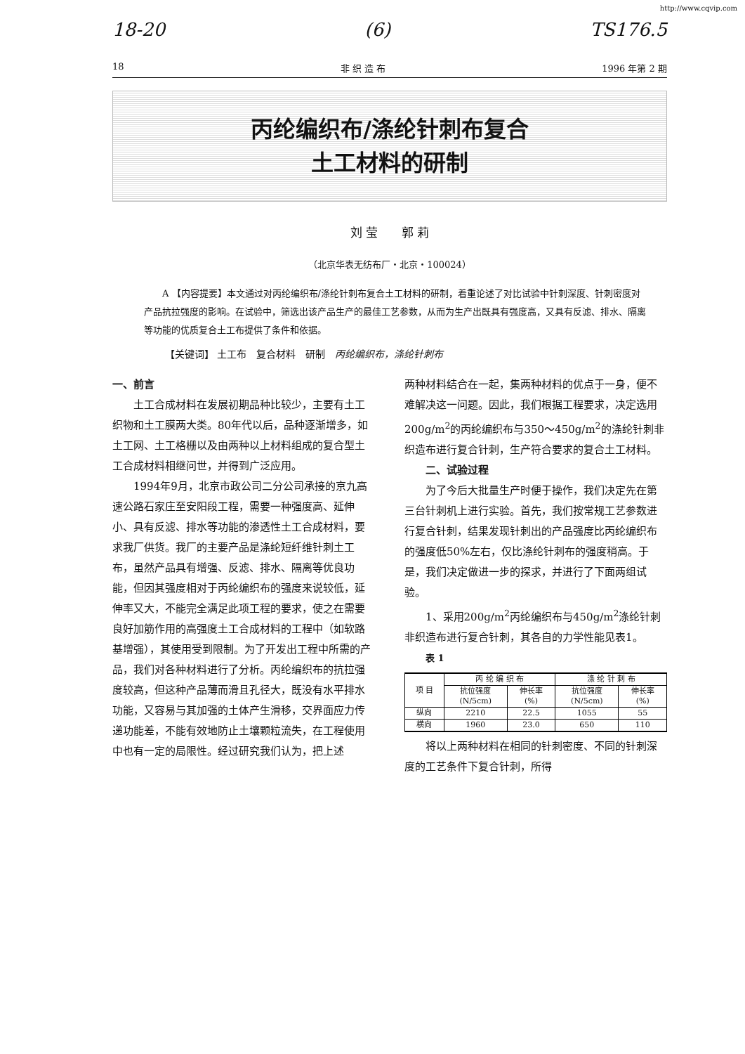http://www.cqvip.com
18-20 (6) TS176.5
18 非 织 造 布 1996 年第 2 期
丙纶编织布/涤纶针刺布复合
土工材料的研制
刘 莹　　郭 莉
（北京华表无纺布厂・北京・100024）
A 【内容提要】本文通过对丙纶编织布/涤纶针刺布复合土工材料的研制，着重论述了对比试验中针刺深度、针刺密度对产品抗拉强度的影响。在试验中，筛选出该产品生产的最佳工艺参数，从而为生产出既具有强度高，又具有反滤、排水、隔离等功能的优质复合土工布提供了条件和依据。
【关键词】 土工布　复合材料　研制　丙纶编织布，涤纶针刺布
一、前言
土工合成材料在发展初期品种比较少，主要有土工织物和土工膜两大类。80年代以后，品种逐渐增多，如土工网、土工格栅以及由两种以上材料组成的复合型土工合成材料相继问世，并得到广泛应用。
1994年9月，北京市政公司二分公司承接的京九高速公路石家庄至安阳段工程，需要一种强度高、延伸小、具有反滤、排水等功能的渗透性土工合成材料，要求我厂供货。我厂的主要产品是涤纶短纤维针刺土工布，虽然产品具有增强、反滤、排水、隔离等优良功能，但因其强度相对于丙纶编织布的强度来说较低，延伸率又大，不能完全满足此项工程的要求，使之在需要良好加筋作用的高强度土工合成材料的工程中（如软路基增强），其使用受到限制。为了开发出工程中所需的产品，我们对各种材料进行了分析。丙纶编织布的抗拉强度较高，但这种产品薄而滑且孔径大，既没有水平排水功能，又容易与其加强的土体产生滑移，交界面应力传递功能差，不能有效地防止土壤颗粒流失，在工程使用中也有一定的局限性。经过研究我们认为，把上述
两种材料结合在一起，集两种材料的优点于一身，便不难解决这一问题。因此，我们根据工程要求，决定选用200g/m<sup>2</sup>的丙纶编织布与350～450g/m<sup>2</sup>的涤纶针刺非织造布进行复合针刺，生产符合要求的复合土工材料。
　　二、试验过程
为了今后大批量生产时便于操作，我们决定先在第三台针刺机上进行实验。首先，我们按常规工艺参数进行复合针刺，结果发现针刺出的产品强度比丙纶编织布的强度低50%左右，仅比涤纶针刺布的强度稍高。于是，我们决定做进一步的探求，并进行了下面两组试验。
1、采用200g/m<sup>2</sup>丙纶编织布与450g/m<sup>2</sup>涤纶针刺非织造布进行复合针刺，其各自的力学性能见表1。
表 1
| 项 目 | 丙 纶 编 织 布 | | 涤 纶 针 刺 布 | |
| --- | --- | --- | --- | --- |
| | 抗位强度 (N/5cm) | 伸长率 (%) | 抗位强度 (N/5cm) | 伸长率 (%) |
| 纵向 | 2210 | 22.5 | 1055 | 55 |
| 横向 | 1960 | 23.0 | 650 | 110 |
将以上两种材料在相同的针刺密度、不同的针刺深度的工艺条件下复合针刺，所得